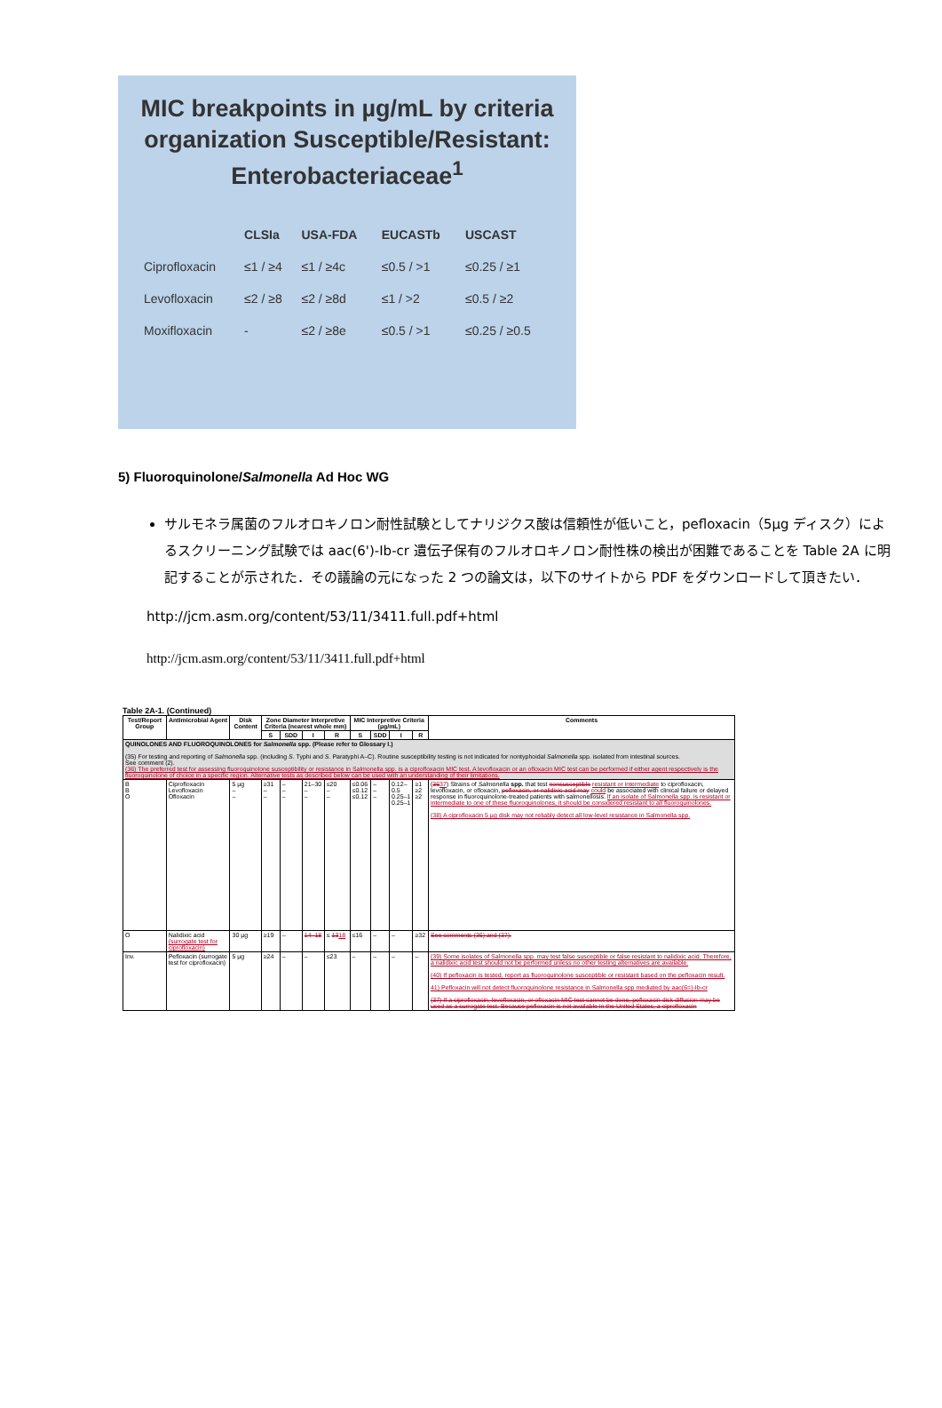MIC breakpoints in µg/mL by criteria organization Susceptible/Resistant: Enterobacteriaceae<sup>1</sup>
| | CLSIa | USA-FDA | EUCASTb | USCAST |
| --- | --- | --- | --- | --- |
| Ciprofloxacin | ≤1 / ≥4 | ≤1 / ≥4c | ≤0.5 / >1 | ≤0.25 / ≥1 |
| Levofloxacin | ≤2 / ≥8 | ≤2 / ≥8d | ≤1 / >2 | ≤0.5 / ≥2 |
| Moxifloxacin | - | ≤2 / ≥8e | ≤0.5 / >1 | ≤0.25 / ≥0.5 |
5) Fluoroquinolone/Salmonella Ad Hoc WG
サルモネラ属菌のフルオロキノロン耐性試験としてナリジクス酸は信頼性が低いこと，pefloxacin（5µg ディスク）によるスクリーニング試験では aac(6')-Ib-cr 遺伝子保有のフルオロキノロン耐性株の検出が困難であることを Table 2A に明記することが示された．その議論の元になった 2 つの論文は，以下のサイトから PDF をダウンロードして頂きたい．
http://jcm.asm.org/content/53/11/3411.full.pdf+html
http://jcm.asm.org/content/53/11/3411.full.pdf+html
Table 2A-1. (Continued)
| Test/Report Group | Antimicrobial Agent | Disk Content | Zone Diameter Interpretive Criteria (nearest whole mm) | | | | MIC Interpretive Criteria (µg/mL) | | | | Comments |
| --- | --- | --- | --- | --- | --- | --- | --- | --- | --- | --- | --- |
| | | | S | SDD | I | R | S | SDD | I | R | |
| QUINOLONES AND FLUOROQUINOLONES for Salmonella spp. (Please refer to Glossary I.) (35) For testing and reporting of Salmonella spp. (including S. Typhi and S. Paratyphi A–C). Routine susceptibility testing is not indicated for nontyphoidal Salmonella spp. isolated from intestinal sources. See comment (2). (36) The preferred test for assessing fluoroquinolone susceptibility or resistance in Salmonella spp. is a ciprofloxacin MIC test. A levofloxacin or an ofloxacin MIC test can be performed if either agent respectively is the fluoroquinolone of choice in a specific region. Alternative tests as described below can be used with an understanding of their limitations. | | | | | | | | | | | |
| B B O | Ciprofloxacin Levofloxacin Ofloxacin | 5 µg – – | ≥31 – – | – – – | 21–30 – – | ≤20 – – | ≤0.06 ≤0.12 ≤0.12 | – – – | 0.12–0.5 0.25–1 0.25–1 | ≥1 ≥2 ≥2 | ( 36 37 ) Strains of Salmonella spp. that test nonsusceptible resistant or intermediate to ciprofloxacin, levofloxacin, or ofloxacin, pefloxacin, or nalidixic acid may could be associated with clinical failure or delayed response in fluoroquinolone-treated patients with salmonellosis. If an isolate of Salmonella spp. is resistant or intermediate to one of these fluoroquinolones, it should be considered resistant to all fluoroquinolones. (38) A ciprofloxacin 5 µg disk may not reliably detect all low-level resistance in Salmonella spp. |
| O | Nalidixic acid (surrogate test for ciprofloxacin) | 30 µg | ≥19 | – | 14–18 | ≤ 13 18 | ≤16 | – | – | ≥32 | See comments (36) and (37). |
| Inv. | Pefloxacin (surrogate test for ciprofloxacin) | 5 µg | ≥24 | – | – | ≤23 | – | – | – | – | (39) Some isolates of Salmonella spp. may test false susceptible or false resistant to nalidixic acid. Therefore, a nalidixic acid test should not be performed unless no other testing alternatives are available. (40) If pefloxacin is tested, report as fluoroquinolone susceptible or resistant based on the pefloxacin result. 41) Pefloxacin will not detect fluoroquinolone resistance in Salmonella spp mediated by aac(6=)-Ib-cr (37) If a ciprofloxacin, levofloxacin, or ofloxacin MIC test cannot be done, pefloxacin disk diffusion may be used as a surrogate test. Because pefloxacin is not available in the United States, a ciprofloxacin |